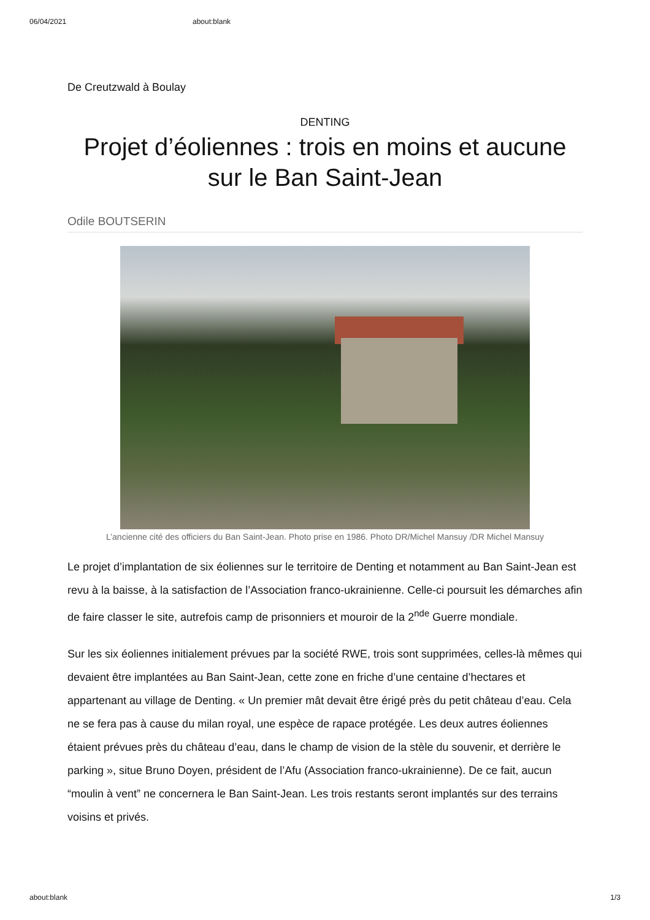06/04/2021 about:blank
De Creutzwald à Boulay
DENTING
Projet d’éoliennes : trois en moins et aucune sur le Ban Saint-Jean
Odile BOUTSERIN
L’ancienne cité des officiers du Ban Saint-Jean. Photo prise en 1986. Photo DR/Michel Mansuy /DR Michel Mansuy
Le projet d’implantation de six éoliennes sur le territoire de Denting et notamment au Ban Saint-Jean est revu à la baisse, à la satisfaction de l’Association franco-ukrainienne. Celle-ci poursuit les démarches afin de faire classer le site, autrefois camp de prisonniers et mouroir de la 2<sup>nde</sup> Guerre mondiale.
Sur les six éoliennes initialement prévues par la société RWE, trois sont supprimées, celles-là mêmes qui devaient être implantées au Ban Saint-Jean, cette zone en friche d’une centaine d’hectares et appartenant au village de Denting. « Un premier mât devait être érigé près du petit château d’eau. Cela ne se fera pas à cause du milan royal, une espèce de rapace protégée. Les deux autres éoliennes étaient prévues près du château d’eau, dans le champ de vision de la stèle du souvenir, et derrière le parking », situe Bruno Doyen, président de l’Afu (Association franco-ukrainienne). De ce fait, aucun “moulin à vent” ne concernera le Ban Saint-Jean. Les trois restants seront implantés sur des terrains voisins et privés.
about:blank 1/3